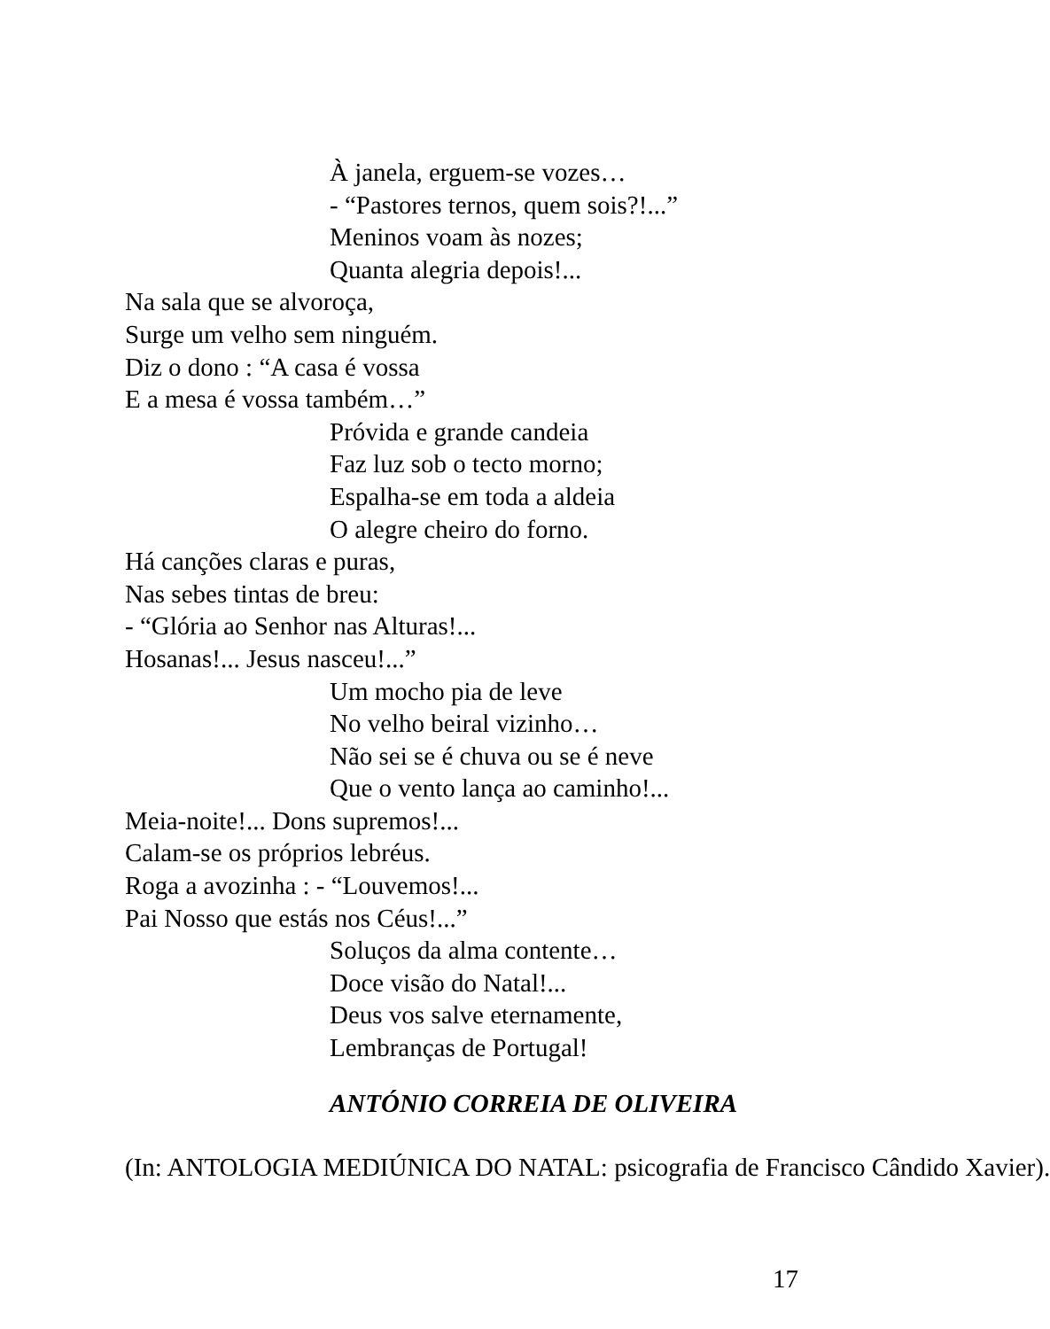À janela, erguem-se vozes…
- “Pastores ternos, quem sois?!...”
Meninos voam às nozes;
Quanta alegria depois!...
Na sala que se alvoroça,
Surge um velho sem ninguém.
Diz o dono : “A casa é vossa
E a mesa é vossa também…”
Próvida e grande candeia
Faz luz sob o tecto morno;
Espalha-se em toda a aldeia
O alegre cheiro do forno.
Há canções claras e puras,
Nas sebes tintas de breu:
- “Glória ao Senhor nas Alturas!...
Hosanas!... Jesus nasceu!...”
Um mocho pia de leve
No velho beiral vizinho…
Não sei se é chuva ou se é neve
Que o vento lança ao caminho!...
Meia-noite!... Dons supremos!...
Calam-se os próprios lebréus.
Roga a avozinha : - “Louvemos!...
Pai Nosso que estás nos Céus!...”
Soluços da alma contente…
Doce visão do Natal!...
Deus vos salve eternamente,
Lembranças de Portugal!
ANTÓNIO CORREIA DE OLIVEIRA
(In: ANTOLOGIA MEDIÚNICA DO NATAL: psicografia de Francisco Cândido Xavier).
17